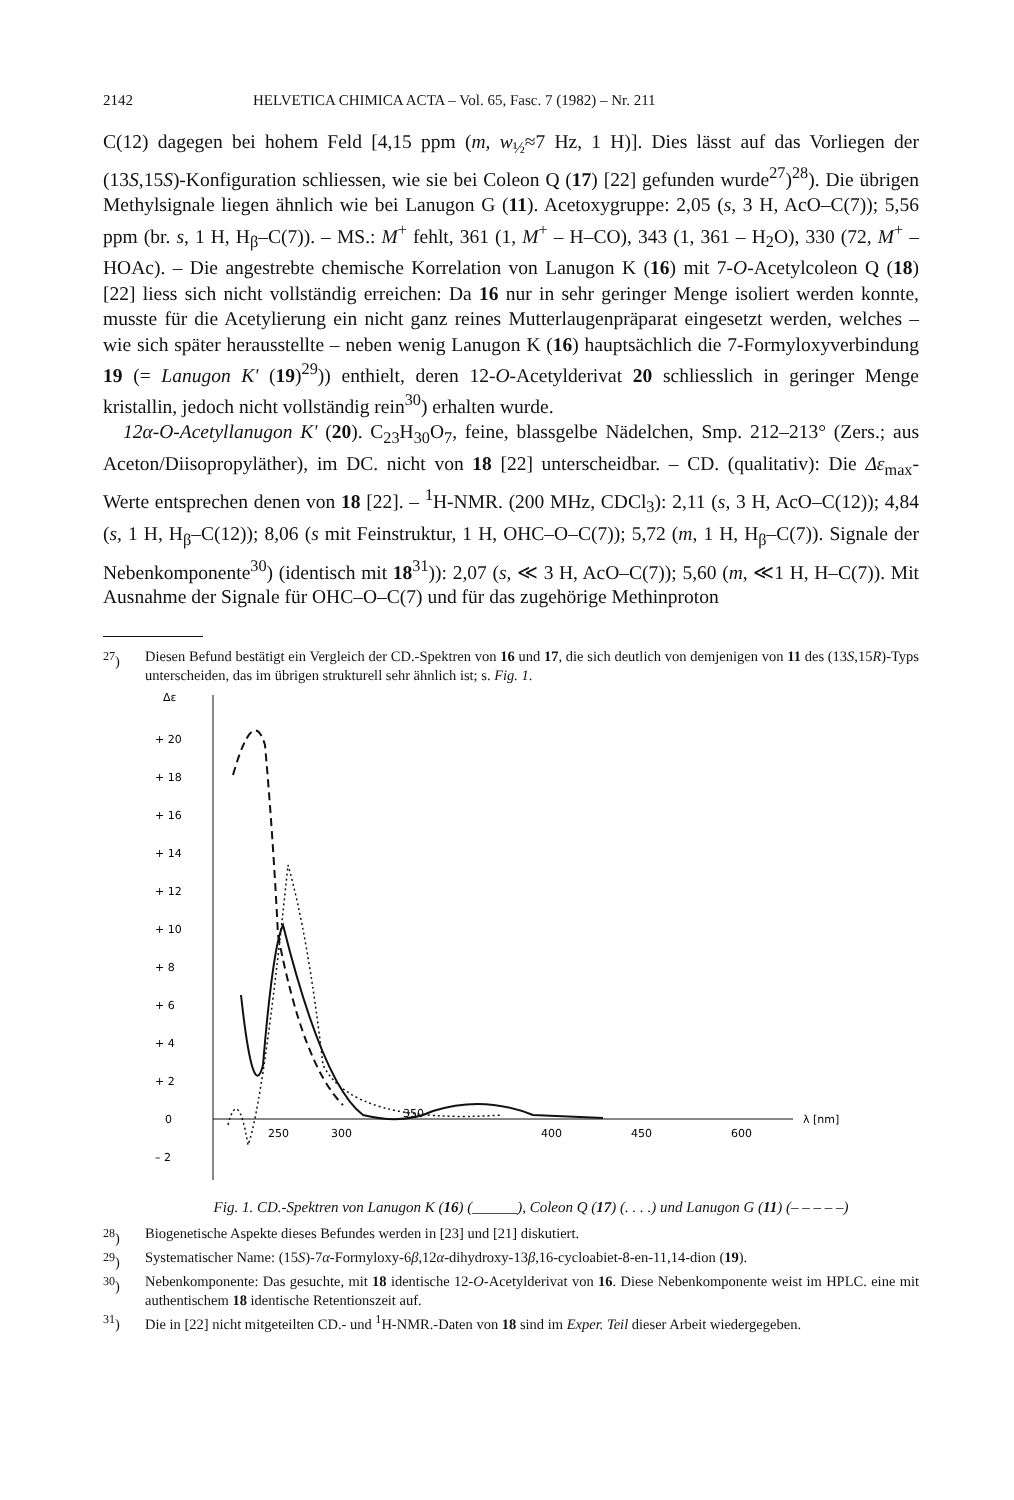2142 HELVETICA CHIMICA ACTA – Vol. 65, Fasc. 7 (1982) – Nr. 211
C(12) dagegen bei hohem Feld [4,15 ppm (m, w<sub>½</sub>≈7 Hz, 1 H)]. Dies lässt auf das Vorliegen der (13S,15S)-Konfiguration schliessen, wie sie bei Coleon Q (17) [22] gefunden wurde<sup>27</sup>)<sup>28</sup>). Die übrigen Methylsignale liegen ähnlich wie bei Lanugon G (11). Acetoxygruppe: 2,05 (s, 3 H, AcO–C(7)); 5,56 ppm (br. s, 1 H, H<sub>β</sub>–C(7)). – MS.: M<sup>+</sup> fehlt, 361 (1, M<sup>+</sup> – H–CO), 343 (1, 361 – H<sub>2</sub>O), 330 (72, M<sup>+</sup> – HOAc). – Die angestrebte chemische Korrelation von Lanugon K (16) mit 7-O-Acetylcoleon Q (18) [22] liess sich nicht vollständig erreichen: Da 16 nur in sehr geringer Menge isoliert werden konnte, musste für die Acetylierung ein nicht ganz reines Mutterlaugenpräparat eingesetzt werden, welches – wie sich später herausstellte – neben wenig Lanugon K (16) hauptsächlich die 7-Formyloxyverbindung 19 (= Lanugon K' (19)<sup>29</sup>)) enthielt, deren 12-O-Acetylderivat 20 schliesslich in geringer Menge kristallin, jedoch nicht vollständig rein<sup>30</sup>) erhalten wurde.
12α-O-Acetyllanugon K' (20). C<sub>23</sub>H<sub>30</sub>O<sub>7</sub>, feine, blassgelbe Nädelchen, Smp. 212–213° (Zers.; aus Aceton/Diisopropyläther), im DC. nicht von 18 [22] unterscheidbar. – CD. (qualitativ): Die Δε<sub>max</sub>-Werte entsprechen denen von 18 [22]. – <sup>1</sup>H-NMR. (200 MHz, CDCl<sub>3</sub>): 2,11 (s, 3 H, AcO–C(12)); 4,84 (s, 1 H, H<sub>β</sub>–C(12)); 8,06 (s mit Feinstruktur, 1 H, OHC–O–C(7)); 5,72 (m, 1 H, H<sub>β</sub>–C(7)). Signale der Nebenkomponente<sup>30</sup>) (identisch mit 18<sup>31</sup>)): 2,07 (s, ≪ 3 H, AcO–C(7)); 5,60 (m, ≪1 H, H–C(7)). Mit Ausnahme der Signale für OHC–O–C(7) und für das zugehörige Methinproton
<sup>27</sup>) Diesen Befund bestätigt ein Vergleich der CD.-Spektren von 16 und 17, die sich deutlich von demjenigen von 11 des (13S,15R)-Typs unterscheiden, das im übrigen strukturell sehr ähnlich ist; s. Fig. 1.
Δε
+ 20
+ 18
+ 16
+ 14
+ 12
+ 10
+ 8
+ 6
+ 4
+ 2
0
– 2
250
300
350
400
450
600
λ [nm]
Fig. 1. CD.-Spektren von Lanugon K (16) (______), Coleon Q (17) (. . . .) und Lanugon G (11) (– – – – –)
<sup>28</sup>) Biogenetische Aspekte dieses Befundes werden in [23] und [21] diskutiert.
<sup>29</sup>) Systematischer Name: (15S)-7α-Formyloxy-6β,12α-dihydroxy-13β,16-cycloabiet-8-en-11,14-dion (19).
<sup>30</sup>) Nebenkomponente: Das gesuchte, mit 18 identische 12-O-Acetylderivat von 16. Diese Nebenkomponente weist im HPLC. eine mit authentischem 18 identische Retentionszeit auf.
<sup>31</sup>) Die in [22] nicht mitgeteilten CD.- und <sup>1</sup>H-NMR.-Daten von 18 sind im Exper. Teil dieser Arbeit wiedergegeben.